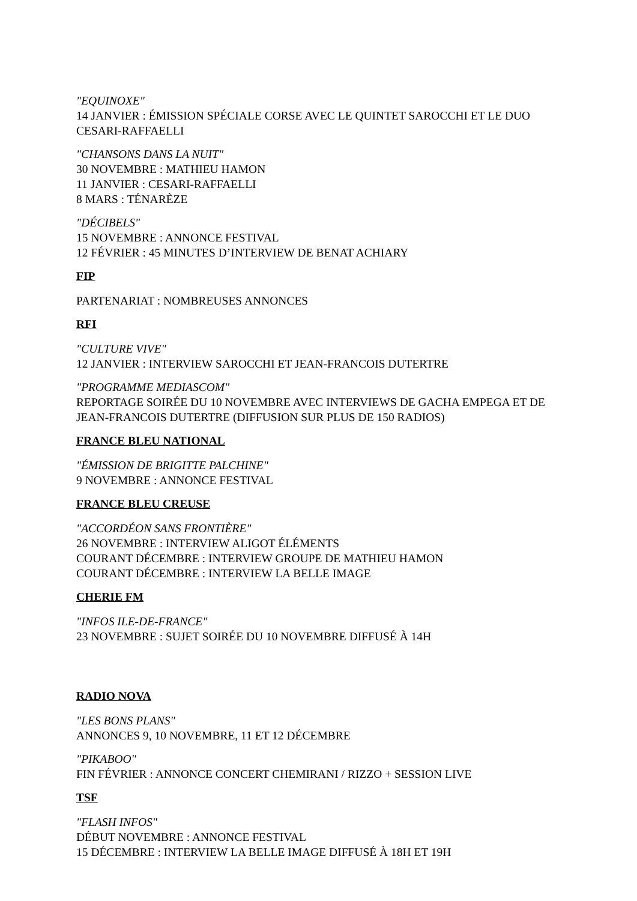"EQUINOXE"
14 JANVIER : ÉMISSION SPÉCIALE CORSE AVEC LE QUINTET SAROCCHI ET LE DUO CESARI-RAFFAELLI
"CHANSONS DANS LA NUIT"
30 NOVEMBRE : MATHIEU HAMON
11 JANVIER : CESARI-RAFFAELLI
8 MARS : TÉNARÈZE
"DÉCIBELS"
15 NOVEMBRE : ANNONCE FESTIVAL
12 FÉVRIER : 45 MINUTES D’INTERVIEW DE BENAT ACHIARY
FIP
PARTENARIAT : NOMBREUSES ANNONCES
RFI
"CULTURE VIVE"
12 JANVIER : INTERVIEW SAROCCHI ET JEAN-FRANCOIS DUTERTRE
"PROGRAMME MEDIASCOM"
REPORTAGE SOIRÉE DU 10 NOVEMBRE AVEC INTERVIEWS DE GACHA EMPEGA ET DE JEAN-FRANCOIS DUTERTRE (DIFFUSION SUR PLUS DE 150 RADIOS)
FRANCE BLEU NATIONAL
"ÉMISSION DE BRIGITTE PALCHINE"
9 NOVEMBRE : ANNONCE FESTIVAL
FRANCE BLEU CREUSE
"ACCORDÉON SANS FRONTIÈRE"
26 NOVEMBRE : INTERVIEW ALIGOT ÉLÉMENTS
COURANT DÉCEMBRE : INTERVIEW GROUPE DE MATHIEU HAMON
COURANT DÉCEMBRE : INTERVIEW LA BELLE IMAGE
CHERIE FM
"INFOS ILE-DE-FRANCE"
23 NOVEMBRE : SUJET SOIRÉE DU 10 NOVEMBRE DIFFUSÉ À 14H
RADIO NOVA
"LES BONS PLANS"
ANNONCES 9, 10 NOVEMBRE, 11 ET 12 DÉCEMBRE
"PIKABOO"
FIN FÉVRIER : ANNONCE CONCERT CHEMIRANI / RIZZO + SESSION LIVE
TSF
"FLASH INFOS"
DÉBUT NOVEMBRE : ANNONCE FESTIVAL
15 DÉCEMBRE : INTERVIEW LA BELLE IMAGE DIFFUSÉ À 18H ET 19H